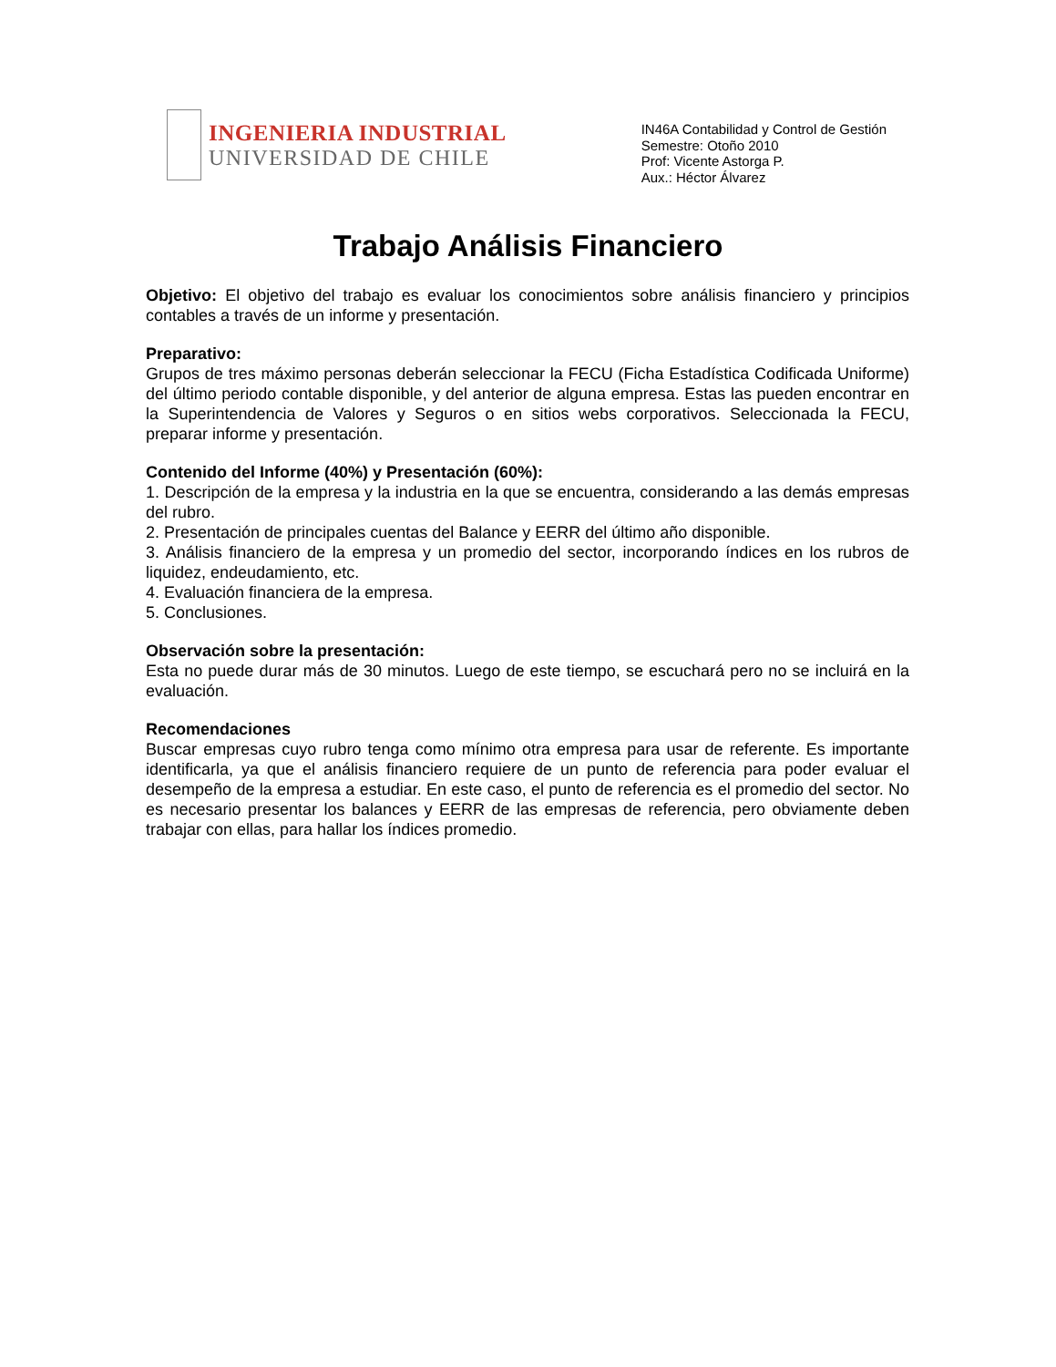INGENIERIA INDUSTRIAL
UNIVERSIDAD DE CHILE
IN46A Contabilidad y Control de Gestión
Semestre: Otoño 2010
Prof: Vicente Astorga P.
Aux.: Héctor Álvarez
Trabajo Análisis Financiero
Objetivo: El objetivo del trabajo es evaluar los conocimientos sobre análisis financiero y principios contables a través de un informe y presentación.
Preparativo:
Grupos de tres máximo personas deberán seleccionar la FECU (Ficha Estadística Codificada Uniforme) del último periodo contable disponible, y del anterior de alguna empresa. Estas las pueden encontrar en la Superintendencia de Valores y Seguros o en sitios webs corporativos. Seleccionada la FECU, preparar informe y presentación.
Contenido del Informe (40%) y Presentación (60%):
1. Descripción de la empresa y la industria en la que se encuentra, considerando a las demás empresas del rubro.
2. Presentación de principales cuentas del Balance y EERR del último año disponible.
3. Análisis financiero de la empresa y un promedio del sector, incorporando índices en los rubros de liquidez, endeudamiento, etc.
4. Evaluación financiera de la empresa.
5. Conclusiones.
Observación sobre la presentación:
Esta no puede durar más de 30 minutos. Luego de este tiempo, se escuchará pero no se incluirá en la evaluación.
Recomendaciones
Buscar empresas cuyo rubro tenga como mínimo otra empresa para usar de referente. Es importante identificarla, ya que el análisis financiero requiere de un punto de referencia para poder evaluar el desempeño de la empresa a estudiar. En este caso, el punto de referencia es el promedio del sector. No es necesario presentar los balances y EERR de las empresas de referencia, pero obviamente deben trabajar con ellas, para hallar los índices promedio.